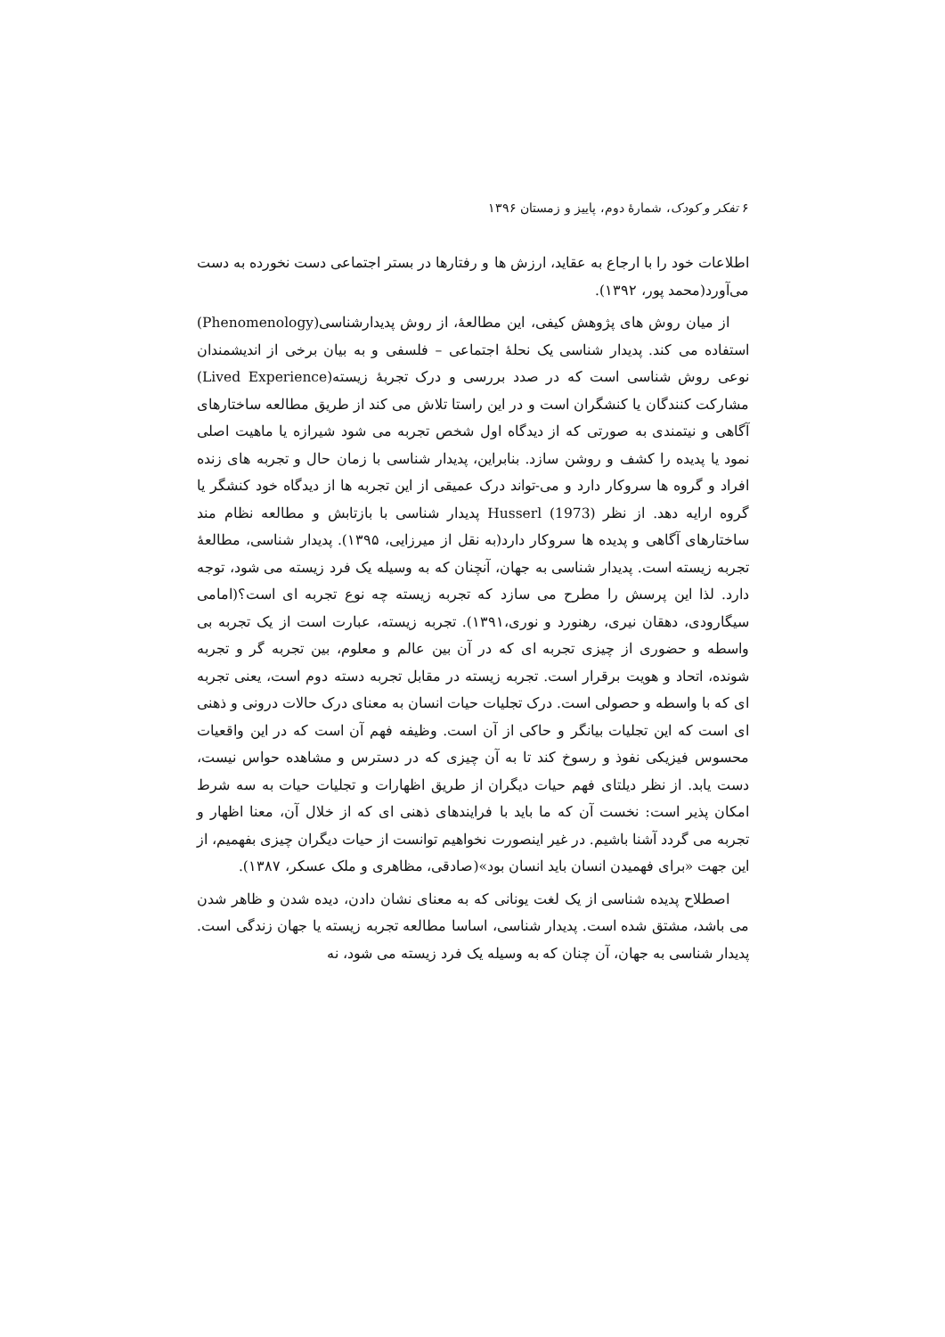۶ تفکر و کودک، شمارهٔ دوم، پاییز و زمستان ۱۳۹۶
اطلاعات خود را با ارجاع به عقاید، ارزش ها و رفتارها در بستر اجتماعی دست نخورده به دست می‌آورد(محمد پور، ۱۳۹۲).
از میان روش های پژوهش کیفی، این مطالعهٔ، از روش پدیدارشناسی(Phenomenology) استفاده می کند. پدیدار شناسی یک نحلهٔ اجتماعی – فلسفی و به بیان برخی از اندیشمندان نوعی روش شناسی است که در صدد بررسی و درک تجربهٔ زیسته(Lived Experience) مشارکت کنندگان یا کنشگران است و در این راستا تلاش می کند از طریق مطالعه ساختارهای آگاهی و نیتمندی به صورتی که از دیدگاه اول شخص تجربه می شود شیرازه یا ماهیت اصلی نمود یا پدیده را کشف و روشن سازد. بنابراین، پدیدار شناسی با زمان حال و تجربه های زنده افراد و گروه ها سروکار دارد و می-تواند درک عمیقی از این تجربه ها از دیدگاه خود کنشگر یا گروه ارایه دهد. از نظر Husserl (1973) پدیدار شناسی با بازتابش و مطالعه نظام مند ساختارهای آگاهی و پدیده ها سروکار دارد(به نقل از میرزایی، ۱۳۹۵). پدیدار شناسی، مطالعهٔ تجربه زیسته است. پدیدار شناسی به جهان، آنچنان که به وسیله یک فرد زیسته می شود، توجه دارد. لذا این پرسش را مطرح می سازد که تجربه زیسته چه نوع تجربه ای است؟(امامی سیگارودی، دهقان نیری، رهنورد و نوری،۱۳۹۱). تجربه زیسته، عبارت است از یک تجربه بی واسطه و حضوری از چیزی تجربه ای که در آن بین عالم و معلوم، بین تجربه گر و تجربه شونده، اتحاد و هویت برقرار است. تجربه زیسته در مقابل تجربه دسته دوم است، یعنی تجربه ای که با واسطه و حصولی است. درک تجلیات حیات انسان به معنای درک حالات درونی و ذهنی ای است که این تجلیات بیانگر و حاکی از آن است. وظیفه فهم آن است که در این واقعیات محسوس فیزیکی نفوذ و رسوخ کند تا به آن چیزی که در دسترس و مشاهده حواس نیست، دست یابد. از نظر دیلتای فهم حیات دیگران از طریق اظهارات و تجلیات حیات به سه شرط امکان پذیر است: نخست آن که ما باید با فرایندهای ذهنی ای که از خلال آن، معنا اظهار و تجربه می گردد آشنا باشیم. در غیر اینصورت نخواهیم توانست از حیات دیگران چیزی بفهمیم، از این جهت «برای فهمیدن انسان باید انسان بود»(صادقی، مظاهری و ملک عسکر، ۱۳۸۷).
اصطلاح پدیده شناسی از یک لغت یونانی که به معنای نشان دادن، دیده شدن و ظاهر شدن می باشد، مشتق شده است. پدیدار شناسی، اساسا مطالعه تجربه زیسته یا جهان زندگی است. پدیدار شناسی به جهان، آن چنان که به وسیله یک فرد زیسته می شود، نه